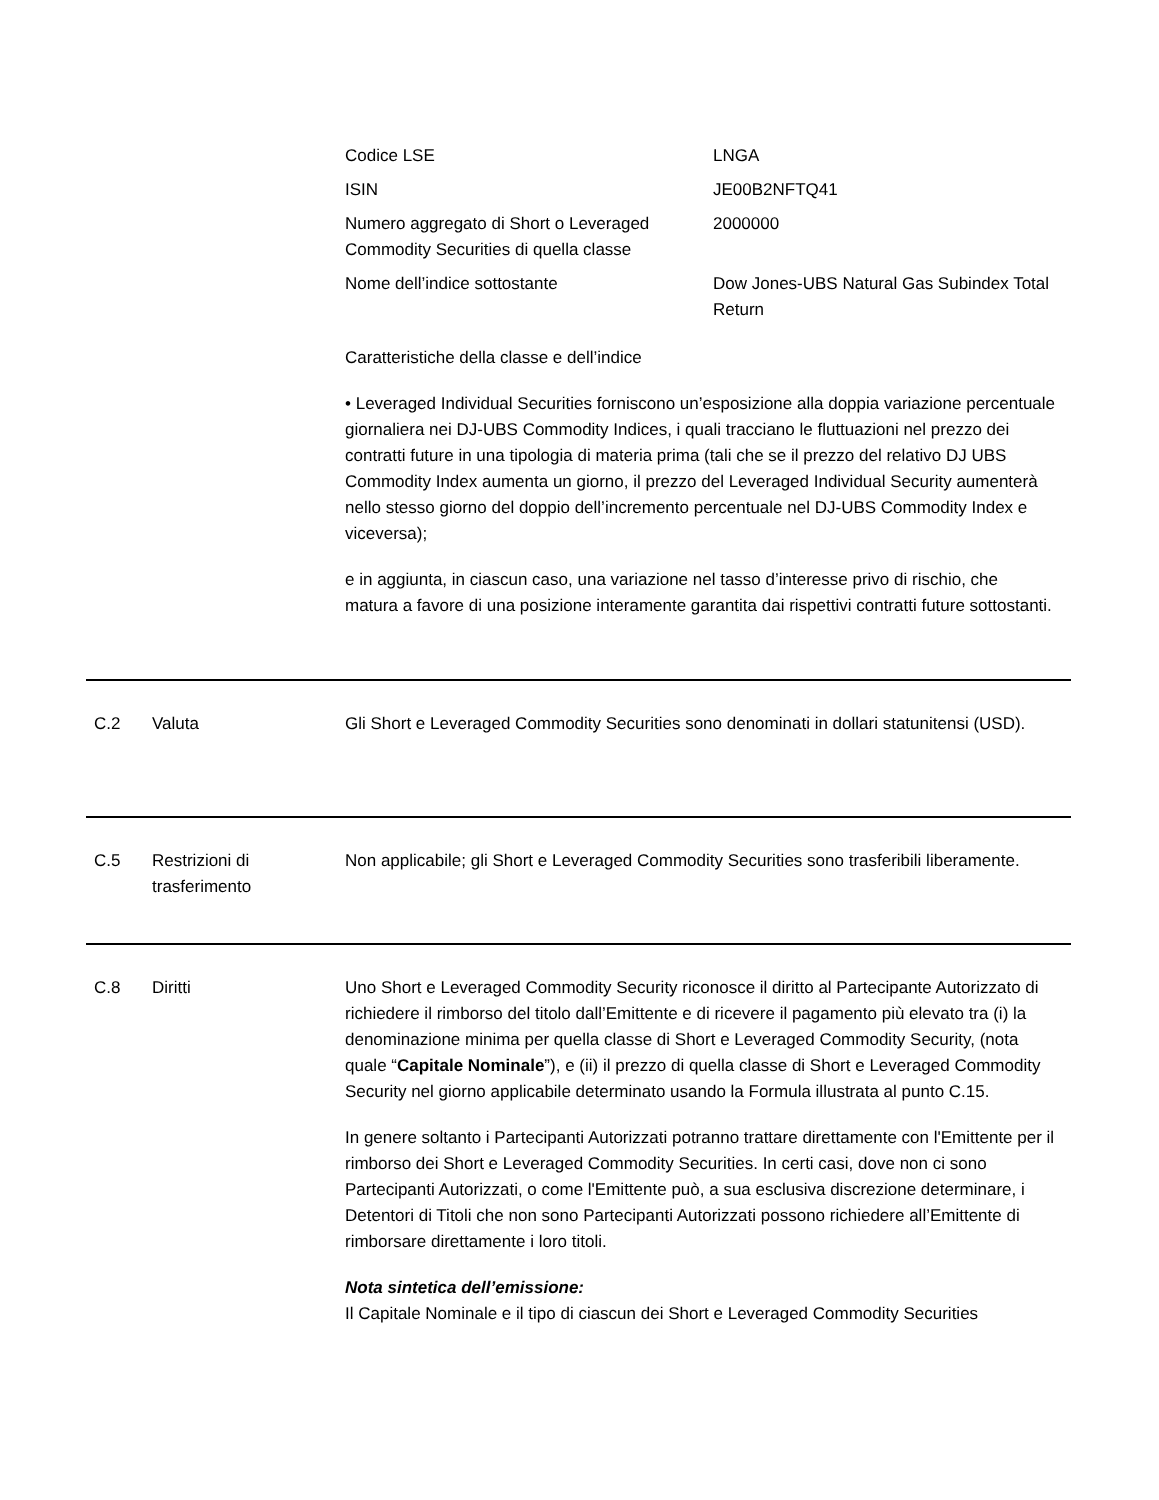| Codice LSE | LNGA |
| ISIN | JE00B2NFTQ41 |
| Numero aggregato di Short o Leveraged Commodity Securities di quella classe | 2000000 |
| Nome dell’indice sottostante | Dow Jones-UBS Natural Gas Subindex Total Return |
Caratteristiche della classe e dell’indice
• Leveraged Individual Securities forniscono un’esposizione alla doppia variazione percentuale giornaliera nei DJ-UBS Commodity Indices, i quali tracciano le fluttuazioni nel prezzo dei contratti future in una tipologia di materia prima (tali che se il prezzo del relativo DJ UBS Commodity Index aumenta un giorno, il prezzo del Leveraged Individual Security aumenterà nello stesso giorno del doppio dell’incremento percentuale nel DJ-UBS Commodity Index e viceversa);
e in aggiunta, in ciascun caso, una variazione nel tasso d’interesse privo di rischio, che matura a favore di una posizione interamente garantita dai rispettivi contratti future sottostanti.
C.2 Valuta Gli Short e Leveraged Commodity Securities sono denominati in dollari statunitensi (USD).
C.5 Restrizioni di trasferimento
Non applicabile; gli Short e Leveraged Commodity Securities sono trasferibili liberamente.
C.8 Diritti Uno Short e Leveraged Commodity Security riconosce il diritto al Partecipante Autorizzato di richiedere il rimborso del titolo dall’Emittente e di ricevere il pagamento più elevato tra (i) la denominazione minima per quella classe di Short e Leveraged Commodity Security, (nota quale “Capitale Nominale”), e (ii) il prezzo di quella classe di Short e Leveraged Commodity Security nel giorno applicabile determinato usando la Formula illustrata al punto C.15.
In genere soltanto i Partecipanti Autorizzati potranno trattare direttamente con l'Emittente per il rimborso dei Short e Leveraged Commodity Securities. In certi casi, dove non ci sono Partecipanti Autorizzati, o come l'Emittente può, a sua esclusiva discrezione determinare, i Detentori di Titoli che non sono Partecipanti Autorizzati possono richiedere all’Emittente di rimborsare direttamente i loro titoli.
Nota sintetica dell’emissione:
Il Capitale Nominale e il tipo di ciascun dei Short e Leveraged Commodity Securities